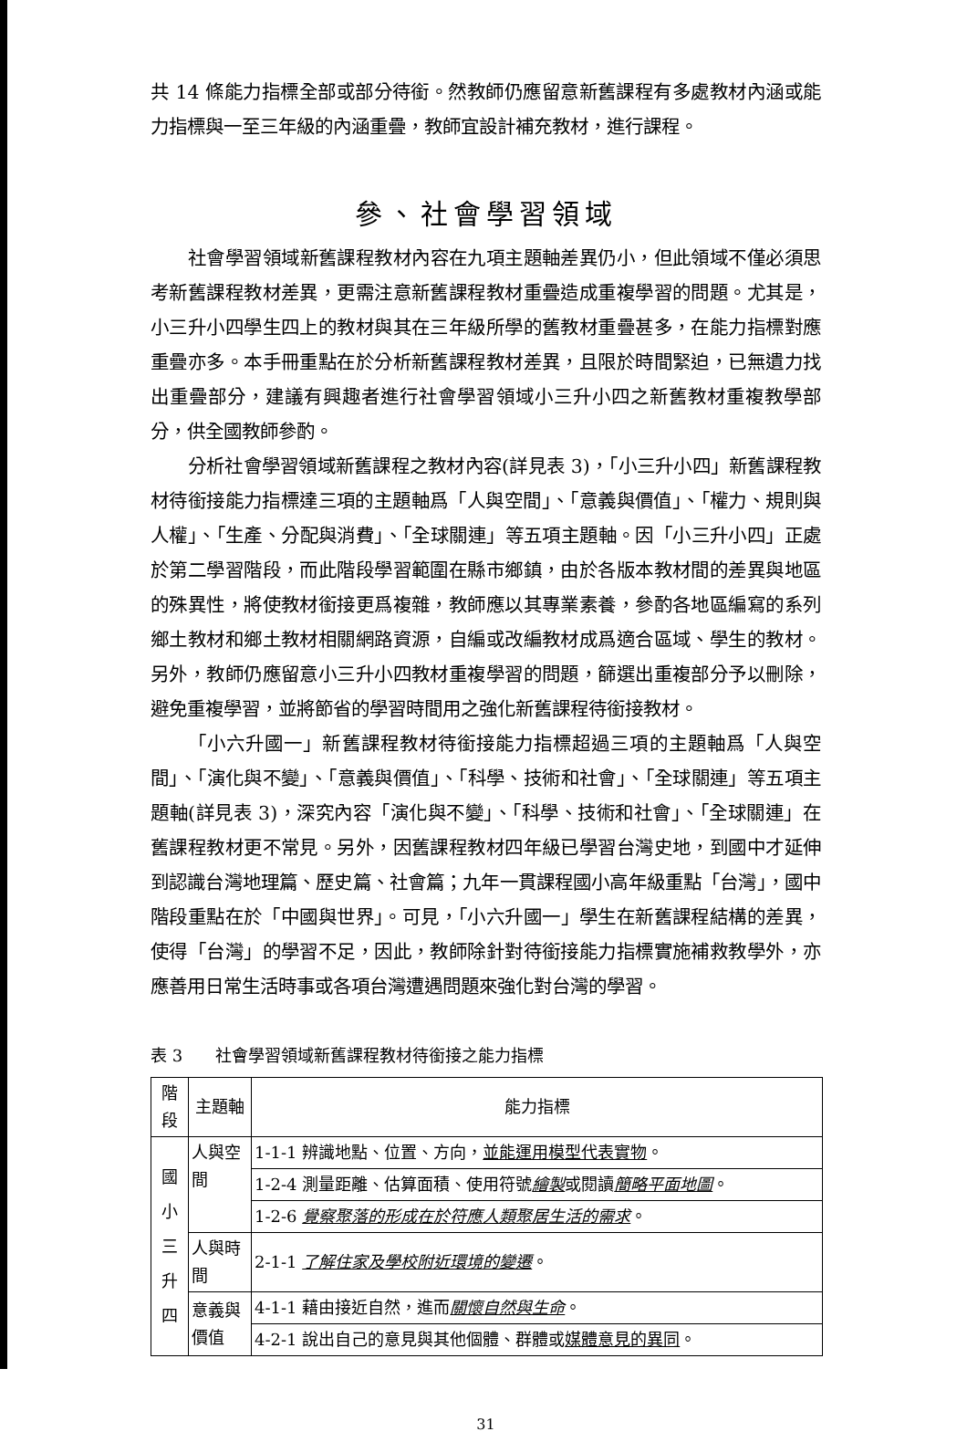共 14 條能力指標全部或部分待銜。然教師仍應留意新舊課程有多處教材內涵或能力指標與一至三年級的內涵重疊，教師宜設計補充教材，進行課程。
參、社會學習領域
社會學習領域新舊課程教材內容在九項主題軸差異仍小，但此領域不僅必須思考新舊課程教材差異，更需注意新舊課程教材重疊造成重複學習的問題。尤其是，小三升小四學生四上的教材與其在三年級所學的舊教材重疊甚多，在能力指標對應重疊亦多。本手冊重點在於分析新舊課程教材差異，且限於時間緊迫，已無遺力找出重疊部分，建議有興趣者進行社會學習領域小三升小四之新舊教材重複教學部分，供全國教師參酌。
分析社會學習領域新舊課程之教材內容(詳見表 3)，「小三升小四」新舊課程教材待銜接能力指標達三項的主題軸爲「人與空間」、「意義與價值」、「權力、規則與人權」、「生產、分配與消費」、「全球關連」等五項主題軸。因「小三升小四」正處於第二學習階段，而此階段學習範圍在縣市鄉鎮，由於各版本教材間的差異與地區的殊異性，將使教材銜接更爲複雜，教師應以其專業素養，參酌各地區編寫的系列鄉土教材和鄉土教材相關網路資源，自編或改編教材成爲適合區域、學生的教材。另外，教師仍應留意小三升小四教材重複學習的問題，篩選出重複部分予以刪除，避免重複學習，並將節省的學習時間用之強化新舊課程待銜接教材。
「小六升國一」新舊課程教材待銜接能力指標超過三項的主題軸爲「人與空間」、「演化與不變」、「意義與價值」、「科學、技術和社會」、「全球關連」等五項主題軸(詳見表 3)，深究內容「演化與不變」、「科學、技術和社會」、「全球關連」在舊課程教材更不常見。另外，因舊課程教材四年級已學習台灣史地，到國中才延伸到認識台灣地理篇、歷史篇、社會篇；九年一貫課程國小高年級重點「台灣」，國中階段重點在於「中國與世界」。可見，「小六升國一」學生在新舊課程結構的差異，使得「台灣」的學習不足，因此，教師除針對待銜接能力指標實施補救教學外，亦應善用日常生活時事或各項台灣遭遇問題來強化對台灣的學習。
表 3　　社會學習領域新舊課程教材待銜接之能力指標
| 階 段 | 主題軸 | 能力指標 |
| --- | --- | --- |
| 國 小 三 升 四 | 人與空 間 | 1-1-1 辨識地點、位置、方向， 並能運用模型代表實物 。 |
| | | 1-2-4 測量距離、估算面積、使用符號 繪製 或閱讀 簡略平面地圖 。 |
| | | 1-2-6 覺察聚落的形成在於符應人類聚居生活的需求 。 |
| | 人與時 間 | 2-1-1 了解住家及學校附近環境的變遷 。 |
| | 意義與 價值 | 4-1-1 藉由接近自然，進而 關懷自然與生命 。 |
| | | 4-2-1 說出自己的意見與其他個體、群體或 媒體意見的異同 。 |
31